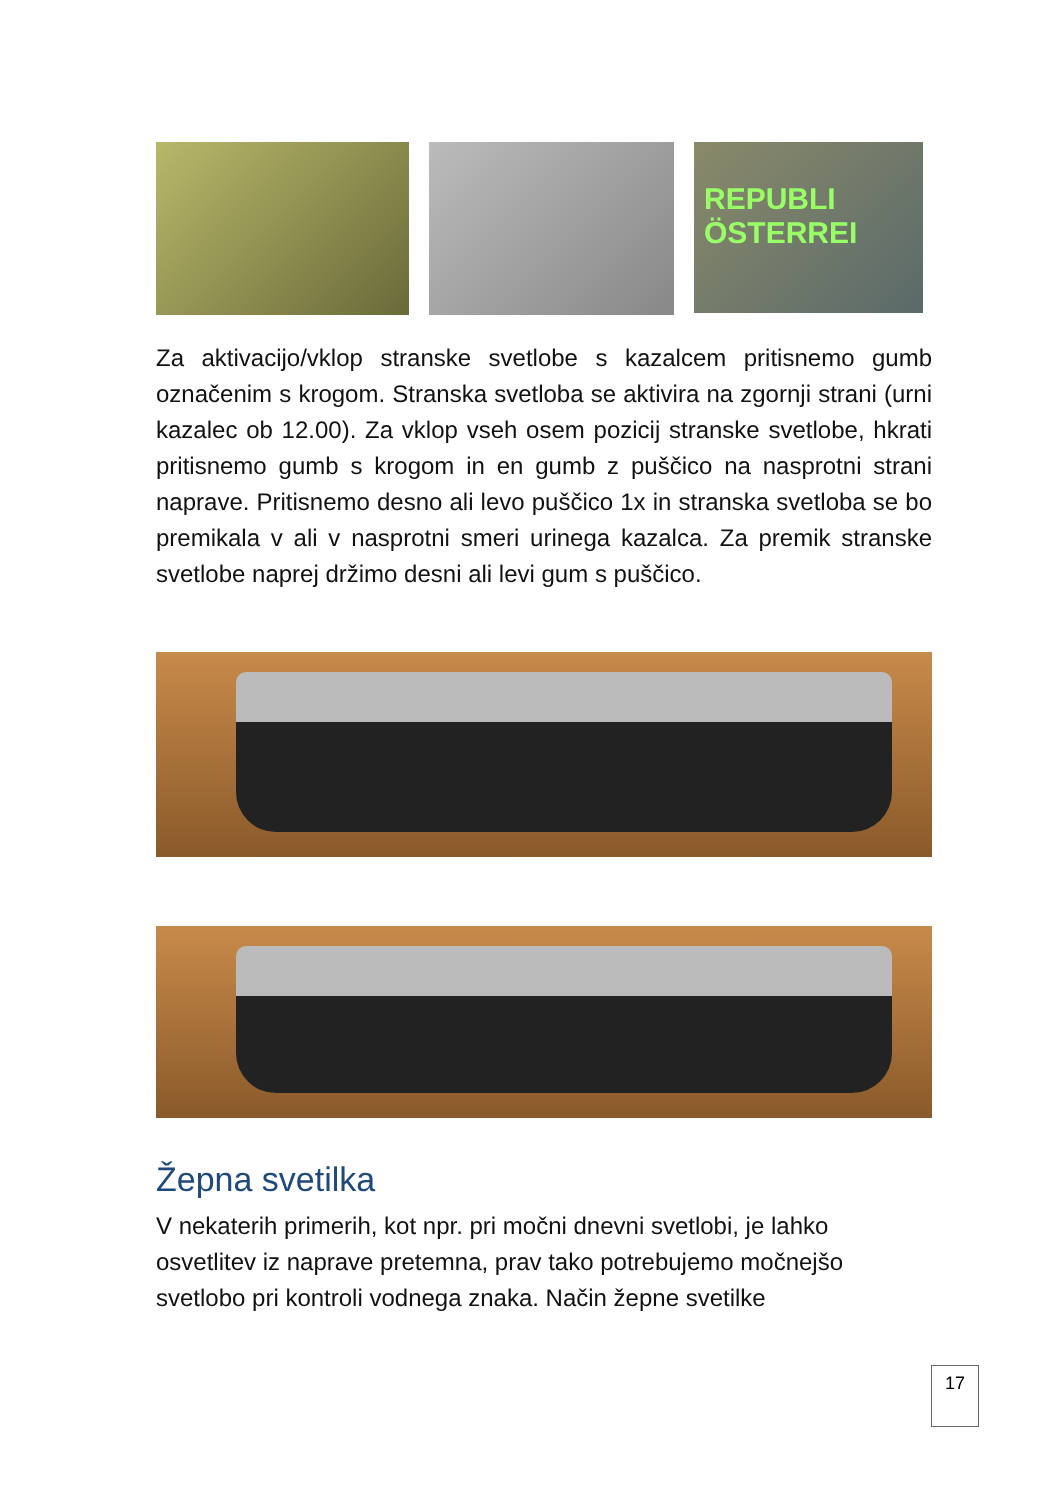REPUBLI
ÖSTERREI
Za aktivacijo/vklop stranske svetlobe s kazalcem pritisnemo gumb označenim s krogom. Stranska svetloba se aktivira na zgornji strani (urni kazalec ob 12.00). Za vklop vseh osem pozicij stranske svetlobe, hkrati pritisnemo gumb s krogom in en gumb z puščico na nasprotni strani naprave. Pritisnemo desno ali levo puščico 1x in stranska svetloba se bo premikala v ali v nasprotni smeri urinega kazalca. Za premik stranske svetlobe naprej držimo desni ali levi gum s puščico.
Žepna svetilka
V nekaterih primerih, kot npr. pri močni dnevni svetlobi, je lahko osvetlitev iz naprave pretemna, prav tako potrebujemo močnejšo svetlobo pri kontroli vodnega znaka. Način žepne svetilke
17